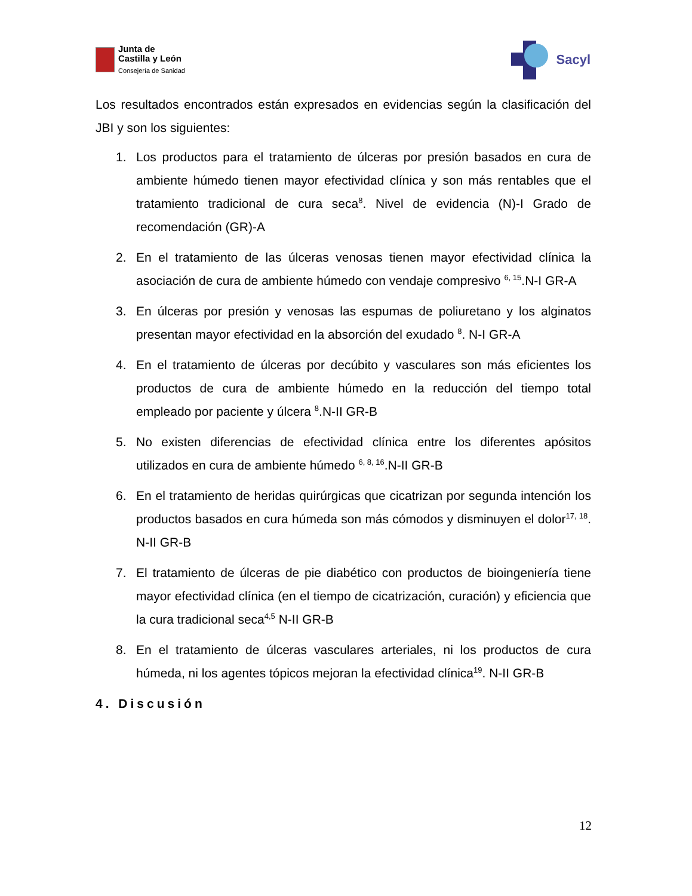Junta de
Castilla y León
Consejería de Sanidad
Sacyl
Los resultados encontrados están expresados en evidencias según la clasificación del JBI y son los siguientes:
1. Los productos para el tratamiento de úlceras por presión basados en cura de ambiente húmedo tienen mayor efectividad clínica y son más rentables que el tratamiento tradicional de cura seca<sup>8</sup>. Nivel de evidencia (N)-I Grado de recomendación (GR)-A
2. En el tratamiento de las úlceras venosas tienen mayor efectividad clínica la asociación de cura de ambiente húmedo con vendaje compresivo <sup>6, 15</sup>.N-I GR-A
3. En úlceras por presión y venosas las espumas de poliuretano y los alginatos presentan mayor efectividad en la absorción del exudado <sup>8</sup>. N-I GR-A
4. En el tratamiento de úlceras por decúbito y vasculares son más eficientes los productos de cura de ambiente húmedo en la reducción del tiempo total empleado por paciente y úlcera <sup>8</sup>.N-II GR-B
5. No existen diferencias de efectividad clínica entre los diferentes apósitos utilizados en cura de ambiente húmedo <sup>6, 8, 16</sup>.N-II GR-B
6. En el tratamiento de heridas quirúrgicas que cicatrizan por segunda intención los productos basados en cura húmeda son más cómodos y disminuyen el dolor<sup>17, 18</sup>. N-II GR-B
7. El tratamiento de úlceras de pie diabético con productos de bioingeniería tiene mayor efectividad clínica (en el tiempo de cicatrización, curación) y eficiencia que la cura tradicional seca<sup>4,5</sup> N-II GR-B
8. En el tratamiento de úlceras vasculares arteriales, ni los productos de cura húmeda, ni los agentes tópicos mejoran la efectividad clínica<sup>19</sup>. N-II GR-B
4. Discusión
12